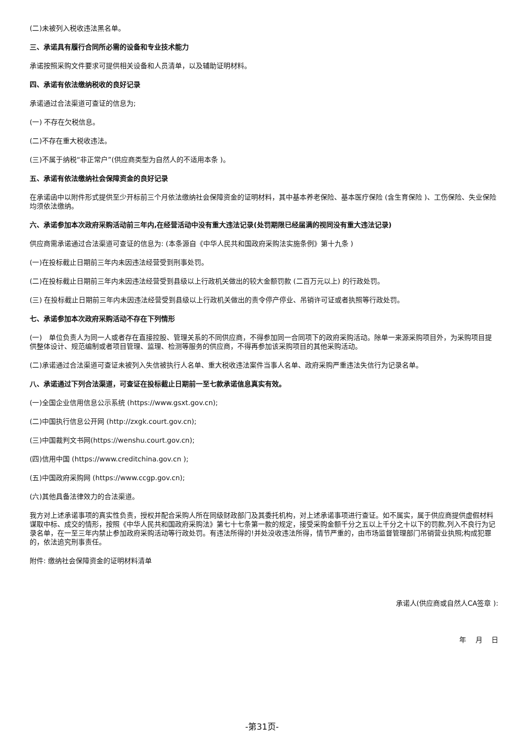(二)未被列入税收违法黑名单。
三、承诺具有履行合同所必需的设备和专业技术能力
承诺按照采购文件要求可提供相关设备和人员清单，以及辅助证明材料。
四、承诺有依法缴纳税收的良好记录
承诺通过合法渠道可查证的信息为;
(一) 不存在欠税信息。
(二)不存在重大税收违法。
(三)不属于纳税“非正常户”(供应商类型为自然人的不适用本条 )。
五、承诺有依法缴纳社会保障资金的良好记录
在承诺函中以附件形式提供至少开标前三个月依法缴纳社会保障资金的证明材料，其中基本养老保险、基本医疗保险 (含生育保险 )、工伤保险、失业保险均须依法缴纳。
六、承诺参加本次政府采购活动前三年内,在经营活动中没有重大违法记录(处罚期限已经届满的视同没有重大违法记录)
供应商需承诺通过合法渠道可查证的信息为: (本条源自《中华人民共和国政府采购法实施条例》第十九条 )
(一)在投标截止日期前三年内未因违法经营受到刑事处罚。
(二)在投标截止日期前三年内未因违法经营受到县级以上行政机关做出的较大金额罚款 (二百万元以上) 的行政处罚。
(三) 在投标截止日期前三年内未因违法经营受到县级以上行政机关做出的责令停产停业、吊销许可证或者执照等行政处罚。
七、承诺参加本次政府采购活动不存在下列情形
(一)　单位负责人为同一人或者存在直接控股、管理关系的不同供应商，不得参加同一合同项下的政府采购活动。除单一来源采购项目外，为采购项目提供整体设计、规范编制或者项目管理、监理、检测等服务的供应商，不得再参加该采购项目的其他采购活动。
(二)承诺通过合法渠道可查证未被列入失信被执行人名单、重大税收违法案件当事人名单、政府采购严重违法失信行为记录名单。
八、承诺通过下列合法渠道，可查证在投标截止日期前一至七款承诺信息真实有效。
(一)全国企业信用信息公示系统 (https://www.gsxt.gov.cn);
(二)中国执行信息公开网 (http://zxgk.court.gov.cn);
(三)中国裁判文书网(https://wenshu.court.gov.cn);
(四)信用中国 (https://www.creditchina.gov.cn );
(五)中国政府采购网 (https://www.ccgp.gov.cn);
(六)其他具备法律效力的合法渠道。
我方对上述承诺事项的真实性负责，授权并配合采购人所在同级财政部门及其委托机构，对上述承诺事项进行查证。如不属实，属于供应商提供虚假材料谋取中标、成交的情形，按照《中华人民共和国政府采购法》第七十七条第一款的规定，接受采购金额千分之五以上千分之十以下的罚款,列入不良行为记录名单，在一至三年内禁止参加政府采购活动等行政处罚。有违法所得的!并处没收违法所得，情节严重的，由市场监督管理部门吊销营业执照;构成犯罪的，依法追究刑事责任。
附件: 缴纳社会保障资金的证明材料清单
承诺人(供应商或自然人CA签章 ):
年　 月　 日
-第31页-